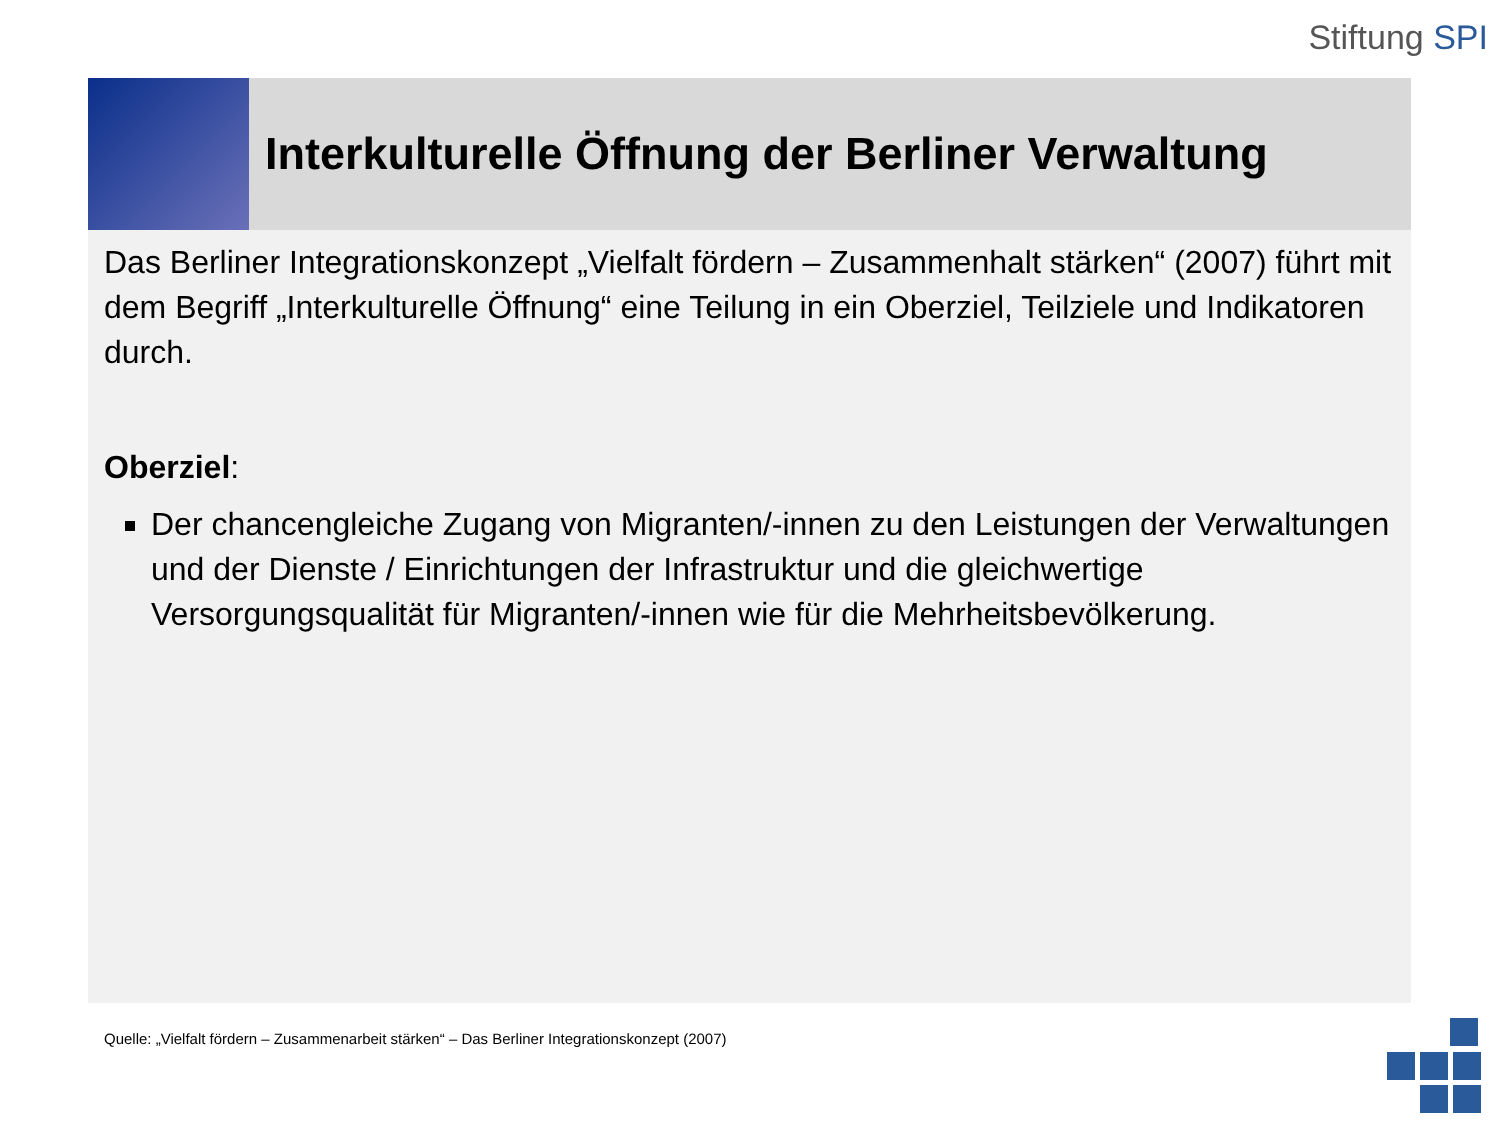Stiftung SPI
Interkulturelle Öffnung der Berliner Verwaltung
Das Berliner Integrationskonzept „Vielfalt fördern – Zusammenhalt stärken“ (2007) führt mit dem Begriff „Interkulturelle Öffnung“ eine Teilung in ein Oberziel, Teilziele und Indikatoren durch.
Oberziel:
Der chancengleiche Zugang von Migranten/-innen zu den Leistungen der Verwaltungen und der Dienste / Einrichtungen der Infrastruktur und die gleichwertige Versorgungsqualität für Migranten/-innen wie für die Mehrheitsbevölkerung.
Quelle: „Vielfalt fördern – Zusammenarbeit stärken“ – Das Berliner Integrationskonzept (2007)